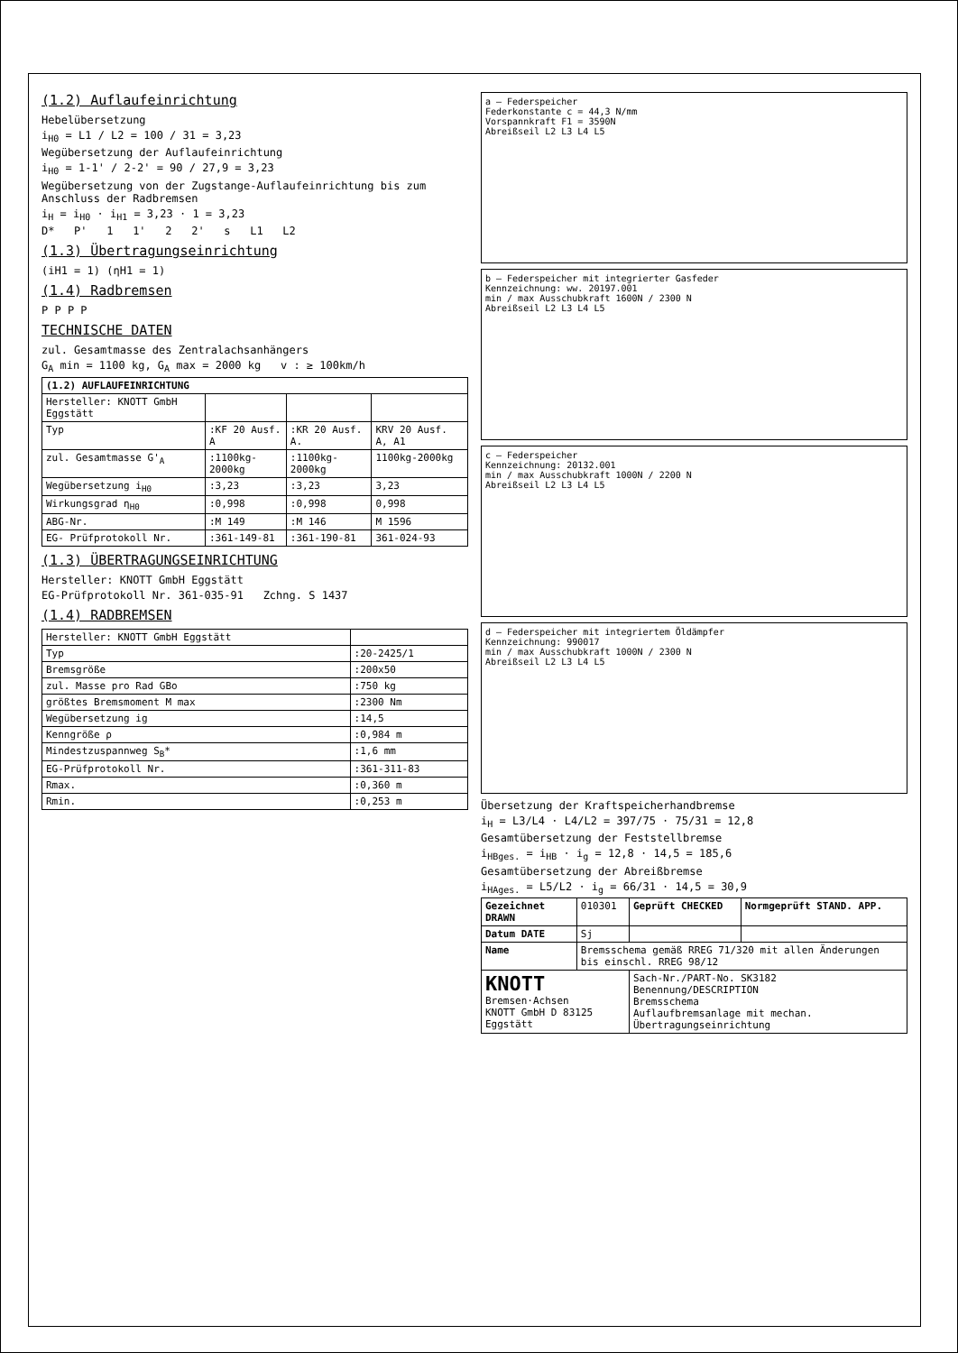(1.2) Auflaufeinrichtung
Hebelübersetzung
i<sub>H0</sub> = L1 / L2 = 100 / 31 = 3,23
Wegübersetzung der Auflaufeinrichtung
i<sub>H0</sub> = 1-1' / 2-2' = 90 / 27,9 = 3,23
Wegübersetzung von der Zugstange-Auflaufeinrichtung bis zum Anschluss der Radbremsen
i<sub>H</sub> = i<sub>H0</sub> · i<sub>H1</sub> = 3,23 · 1 = 3,23
D* P' 1 1' 2 2' s L1 L2
(1.3) Übertragungseinrichtung
(iH1 = 1) (ηH1 = 1)
(1.4) Radbremsen
P P P P
TECHNISCHE DATEN
zul. Gesamtmasse des Zentralachsanhängers
G<sub>A</sub> min = 1100 kg, G<sub>A</sub> max = 2000 kg v : ≥ 100km/h
| (1.2) AUFLAUFEINRICHTUNG | | | |
| --- | --- | --- | --- |
| Hersteller: KNOTT GmbH Eggstätt | | | |
| Typ | :KF 20 Ausf. A | :KR 20 Ausf. A. | KRV 20 Ausf. A, A1 |
| zul. Gesamtmasse G'<sub>A</sub> | :1100kg-2000kg | :1100kg-2000kg | 1100kg-2000kg |
| Wegübersetzung i<sub>H0</sub> | :3,23 | :3,23 | 3,23 |
| Wirkungsgrad η<sub>H0</sub> | :0,998 | :0,998 | 0,998 |
| ABG-Nr. | :M 149 | :M 146 | M 1596 |
| EG- Prüfprotokoll Nr. | :361-149-81 | :361-190-81 | 361-024-93 |
(1.3) ÜBERTRAGUNGSEINRICHTUNG
Hersteller: KNOTT GmbH Eggstätt
EG-Prüfprotokoll Nr. 361-035-91 Zchng. S 1437
(1.4) RADBREMSEN
| Hersteller: KNOTT GmbH Eggstätt | |
| Typ | :20-2425/1 |
| Bremsgröße | :200x50 |
| zul. Masse pro Rad GBo | :750 kg |
| größtes Bremsmoment M max | :2300 Nm |
| Wegübersetzung ig | :14,5 |
| Kenngröße ρ | :0,984 m |
| Mindestzuspannweg S<sub>B</sub>* | :1,6 mm |
| EG-Prüfprotokoll Nr. | :361-311-83 |
| Rmax. | :0,360 m |
| Rmin. | :0,253 m |
a — Federspeicher
Federkonstante c = 44,3 N/mm
Vorspannkraft F1 = 3590N
Abreißseil L2 L3 L4 L5
b — Federspeicher mit integrierter Gasfeder
Kennzeichnung: ww. 20197.001
min / max Ausschubkraft 1600N / 2300 N
Abreißseil L2 L3 L4 L5
c — Federspeicher
Kennzeichnung: 20132.001
min / max Ausschubkraft 1000N / 2200 N
Abreißseil L2 L3 L4 L5
d — Federspeicher mit integriertem Öldämpfer
Kennzeichnung: 990017
min / max Ausschubkraft 1000N / 2300 N
Abreißseil L2 L3 L4 L5
Übersetzung der Kraftspeicherhandbremse
i<sub>H</sub> = L3/L4 · L4/L2 = 397/75 · 75/31 = 12,8
Gesamtübersetzung der Feststellbremse
i<sub>HBges.</sub> = i<sub>HB</sub> · i<sub>g</sub> = 12,8 · 14,5 = 185,6
Gesamtübersetzung der Abreißbremse
i<sub>HAges.</sub> = L5/L2 · i<sub>g</sub> = 66/31 · 14,5 = 30,9
| Gezeichnet DRAWN | 010301 | Geprüft CHECKED | Normgeprüft STAND. APP. |
| Datum DATE | Sj | | |
| Name | Bremsschema gemäß RREG 71/320 mit allen Änderungen bis einschl. RREG 98/12 | | |
| KNOTT Bremsen·Achsen KNOTT GmbH D 83125 Eggstätt | | Sach-Nr./PART-No. SK3182 Benennung/DESCRIPTION Bremsschema Auflaufbremsanlage mit mechan. Übertragungseinrichtung | |